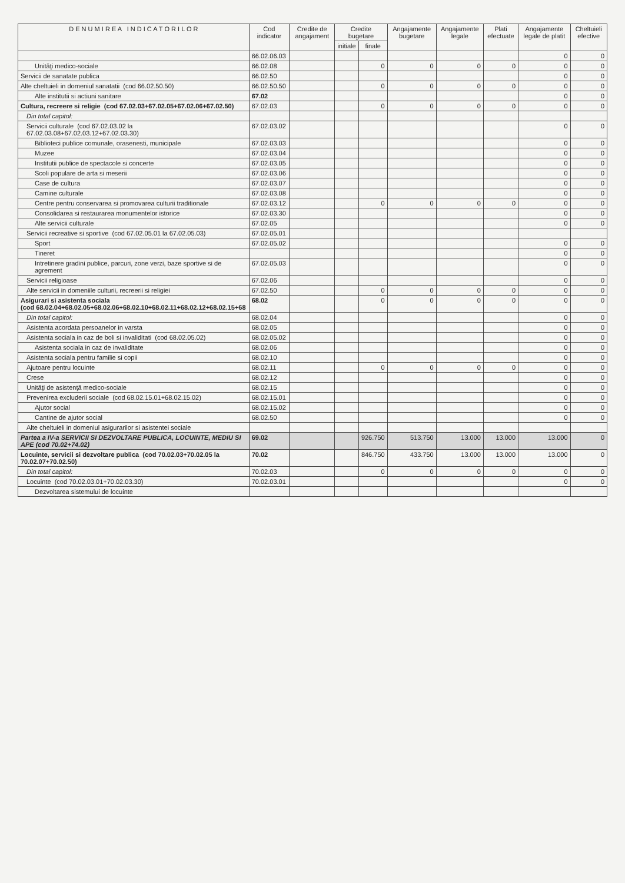| D E N U M I R E A I N D I C A T O R I L O R | Cod indicator | Credite de angajament | Credite bugetare | | Angajamente bugetare | Angajamente legale | Plati efectuate | Angajamente legale de platit | Cheltuieli efective |
| --- | --- | --- | --- | --- | --- | --- | --- | --- | --- |
| | | | initiale | finale | | | | | |
| | 66.02.06.03 | | | | | | | 0 | 0 |
| Unităţi medico-sociale | 66.02.08 | | | 0 | 0 | 0 | 0 | 0 | 0 |
| Servicii de sanatate publica | 66.02.50 | | | | | | | 0 | 0 |
| Alte cheltuieli in domeniul sanatatii (cod 66.02.50.50) | 66.02.50.50 | | | 0 | 0 | 0 | 0 | 0 | 0 |
| Alte institutii si actiuni sanitare | 67.02 | | | | | | | 0 | 0 |
| Cultura, recreere si religie (cod 67.02.03+67.02.05+67.02.06+67.02.50) | 67.02.03 | | | 0 | 0 | 0 | 0 | 0 | 0 |
| Din total capitol: | | | | | | | | | |
| Servicii culturale (cod 67.02.03.02 la 67.02.03.08+67.02.03.12+67.02.03.30) | 67.02.03.02 | | | | | | | 0 | 0 |
| Biblioteci publice comunale, orasenesti, municipale | 67.02.03.03 | | | | | | | 0 | 0 |
| Muzee | 67.02.03.04 | | | | | | | 0 | 0 |
| Institutii publice de spectacole si concerte | 67.02.03.05 | | | | | | | 0 | 0 |
| Scoli populare de arta si meserii | 67.02.03.06 | | | | | | | 0 | 0 |
| Case de cultura | 67.02.03.07 | | | | | | | 0 | 0 |
| Camine culturale | 67.02.03.08 | | | | | | | 0 | 0 |
| Centre pentru conservarea si promovarea culturii traditionale | 67.02.03.12 | | | 0 | 0 | 0 | 0 | 0 | 0 |
| Consolidarea si restaurarea monumentelor istorice | 67.02.03.30 | | | | | | | 0 | 0 |
| Alte servicii culturale | 67.02.05 | | | | | | | 0 | 0 |
| Servicii recreative si sportive (cod 67.02.05.01 la 67.02.05.03) | 67.02.05.01 | | | | | | | | |
| Sport | 67.02.05.02 | | | | | | | 0 | 0 |
| Tineret | | | | | | | | 0 | 0 |
| Intretinere gradini publice, parcuri, zone verzi, baze sportive si de agrement | 67.02.05.03 | | | | | | | 0 | 0 |
| Servicii religioase | 67.02.06 | | | | | | | 0 | 0 |
| Alte servicii in domeniile culturii, recreerii si religiei | 67.02.50 | | | 0 | 0 | 0 | 0 | 0 | 0 |
| Asigurari si asistenta sociala (cod 68.02.04+68.02.05+68.02.06+68.02.10+68.02.11+68.02.12+68.02.15+68 | 68.02 | | | 0 | 0 | 0 | 0 | 0 | 0 |
| Din total capitol: | 68.02.04 | | | | | | | 0 | 0 |
| Asistenta acordata persoanelor in varsta | 68.02.05 | | | | | | | 0 | 0 |
| Asistenta sociala in caz de boli si invaliditati (cod 68.02.05.02) | 68.02.05.02 | | | | | | | 0 | 0 |
| Asistenta sociala in caz de invaliditate | 68.02.06 | | | | | | | 0 | 0 |
| Asistenta sociala pentru familie si copii | 68.02.10 | | | | | | | 0 | 0 |
| Ajutoare pentru locuinte | 68.02.11 | | | 0 | 0 | 0 | 0 | 0 | 0 |
| Crese | 68.02.12 | | | | | | | 0 | 0 |
| Unităţi de asistenţă medico-sociale | 68.02.15 | | | | | | | 0 | 0 |
| Prevenirea excluderii sociale (cod 68.02.15.01+68.02.15.02) | 68.02.15.01 | | | | | | | 0 | 0 |
| Ajutor social | 68.02.15.02 | | | | | | | 0 | 0 |
| Cantine de ajutor social | 68.02.50 | | | | | | | 0 | 0 |
| Alte cheltuieli in domeniul asigurarilor si asistentei sociale | | | | | | | | | |
| Partea a IV-a SERVICII SI DEZVOLTARE PUBLICA, LOCUINTE, MEDIU SI APE (cod 70.02+74.02) | 69.02 | | | 926.750 | 513.750 | 13.000 | 13.000 | 13.000 | 0 |
| Locuinte, servicii si dezvoltare publica (cod 70.02.03+70.02.05 la 70.02.07+70.02.50) | 70.02 | | | 846.750 | 433.750 | 13.000 | 13.000 | 13.000 | 0 |
| Din total capitol: | 70.02.03 | | | 0 | 0 | 0 | 0 | 0 | 0 |
| Locuinte (cod 70.02.03.01+70.02.03.30) | 70.02.03.01 | | | | | | | 0 | 0 |
| Dezvoltarea sistemului de locuinte | | | | | | | | | |